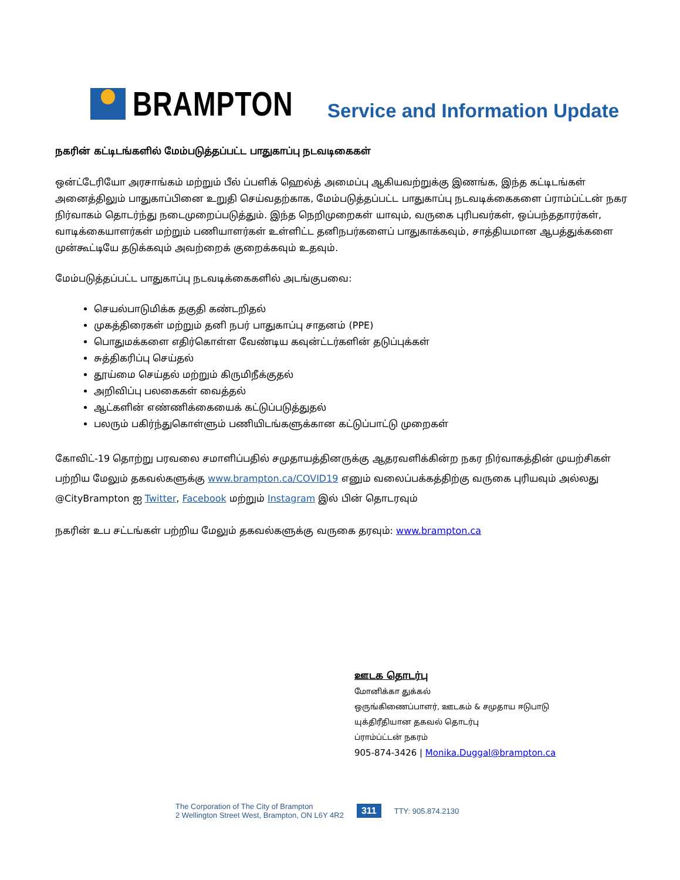BRAMPTON
Service and Information Update
நகரின் கட்டிடங்களில் மேம்படுத்தப்பட்ட பாதுகாப்பு நடவடிகைகள்
ஒன்ட்டேரியோ அரசாங்கம் மற்றும் பீல் ப்பளிக் ஹெல்த் அமைப்பு ஆகியவற்றுக்கு இணங்க, இந்த கட்டிடங்கள் அனைத்திலும் பாதுகாப்பினை உறுதி செய்வதற்காக, மேம்படுத்தப்பட்ட பாதுகாப்பு நடவடிக்கைகளை ப்ராம்ப்ட்டன் நகர நிர்வாகம் தொடர்ந்து நடைமுறைப்படுத்தும். இந்த நெறிமுறைகள் யாவும், வருகை புரிபவர்கள், ஒப்பந்ததாரர்கள், வாடிக்கையாளர்கள் மற்றும் பணியாளர்கள் உள்ளிட்ட தனிநபர்களைப் பாதுகாக்கவும், சாத்தியமான ஆபத்துக்களை முன்கூட்டியே தடுக்கவும் அவற்றைக் குறைக்கவும் உதவும்.
மேம்படுத்தப்பட்ட பாதுகாப்பு நடவடிக்கைகளில் அடங்குபவை:
செயல்பாடுமிக்க தகுதி கண்டறிதல்
முகத்திரைகள் மற்றும் தனி நபர் பாதுகாப்பு சாதனம் (PPE)
பொதுமக்களை எதிர்கொள்ள வேண்டிய கவுன்ட்டர்களின் தடுப்புக்கள்
சுத்திகரிப்பு செய்தல்
தூய்மை செய்தல் மற்றும் கிருமிநீக்குதல்
அறிவிப்பு பலகைகள் வைத்தல்
ஆட்களின் எண்ணிக்கையைக் கட்டுப்படுத்துதல்
பலரும் பகிர்ந்துகொள்ளும் பணியிடங்களுக்கான கட்டுப்பாட்டு முறைகள்
கோவிட்-19 தொற்று பரவலை சமாளிப்பதில் சமுதாயத்தினருக்கு ஆதரவளிக்கின்ற நகர நிர்வாகத்தின் முயற்சிகள் பற்றிய மேலும் தகவல்களுக்கு www.brampton.ca/COVID19 எனும் வலைப்பக்கத்திற்கு வருகை புரியவும் அல்லது @CityBrampton ஐ Twitter, Facebook மற்றும் Instagram இல் பின் தொடரவும்
நகரின் உப சட்டங்கள் பற்றிய மேலும் தகவல்களுக்கு வருகை தரவும்: www.brampton.ca
ஊடக தொடர்பு
மோனிக்கா துக்கல்
ஒருங்கிணைப்பாளர், ஊடகம் & சமுதாய ஈடுபாடு
யுக்திரீதியான தகவல் தொடர்பு
ப்ராம்ப்ட்டன் நகரம்
905-874-3426 | Monika.Duggal@brampton.ca
The Corporation of The City of Brampton
2 Wellington Street West, Brampton, ON L6Y 4R2
311
TTY: 905.874.2130